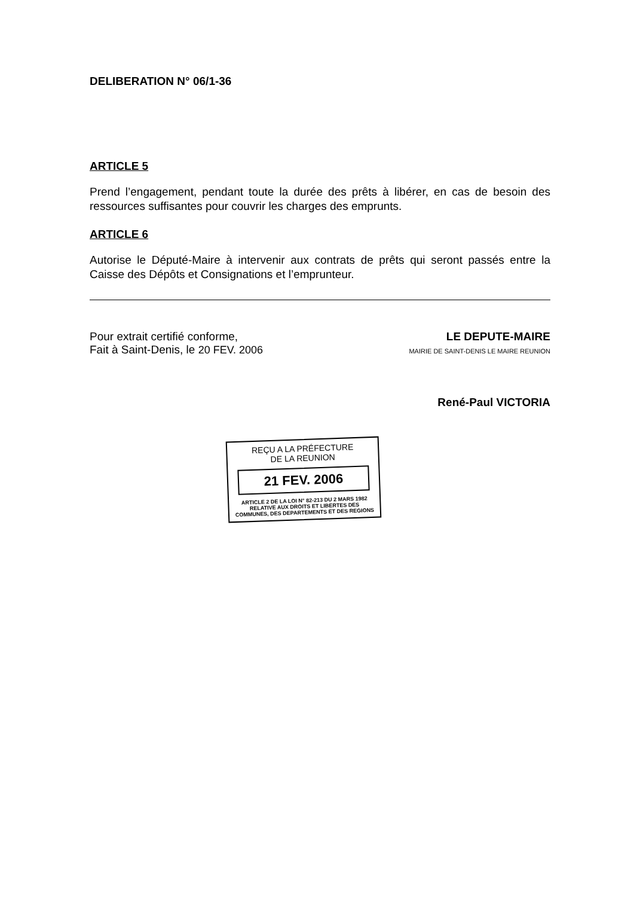DELIBERATION N° 06/1-36
ARTICLE 5
Prend l’engagement, pendant toute la durée des prêts à libérer, en cas de besoin des ressources suffisantes pour couvrir les charges des emprunts.
ARTICLE 6
Autorise le Député-Maire à intervenir aux contrats de prêts qui seront passés entre la Caisse des Dépôts et Consignations et l’emprunteur.
Pour extrait certifié conforme,
Fait à Saint-Denis, le 20 FEV. 2006
LE DEPUTE-MAIRE
MAIRIE DE SAINT-DENIS LE MAIRE REUNION
René-Paul VICTORIA
REÇU A LA PRÉFECTURE
DE LA REUNION
21 FEV. 2006
ARTICLE 2 DE LA LOI N° 82-213 DU 2 MARS 1982 RELATIVE AUX DROITS ET LIBERTES DES COMMUNES, DES DEPARTEMENTS ET DES REGIONS